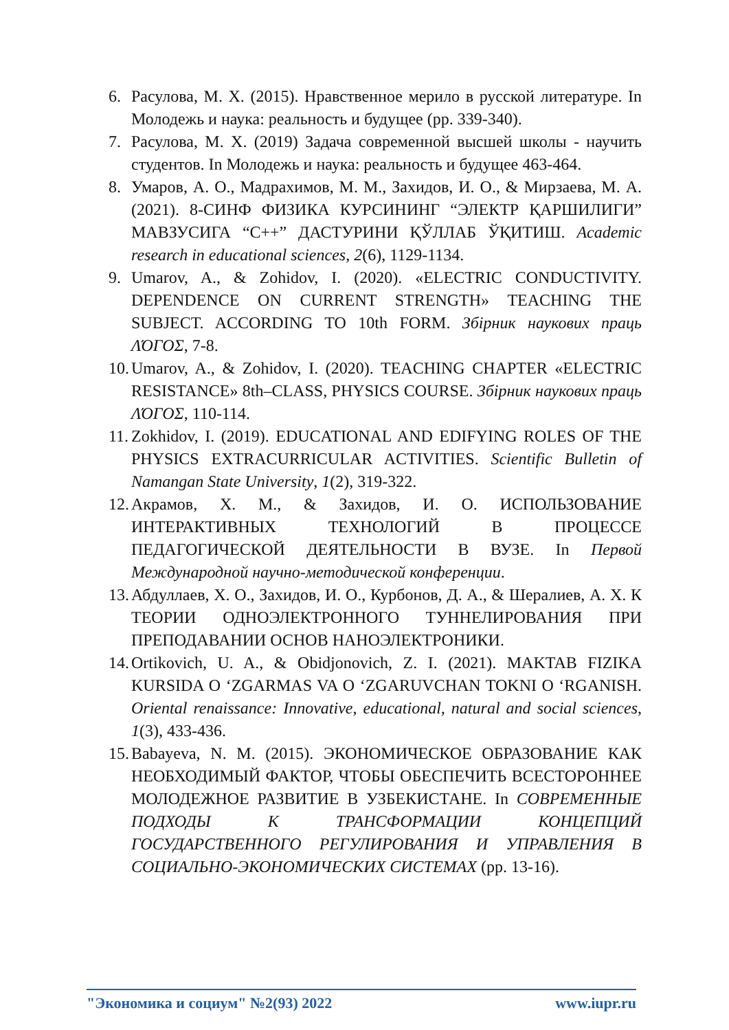6. Расулова, М. Х. (2015). Нравственное мерило в русской литературе. In Молодежь и наука: реальность и будущее (pp. 339-340).
7. Расулова, М. Х. (2019) Задача современной высшей школы - научить студентов. In Молодежь и наука: реальность и будущее 463-464.
8. Умаров, А. О., Мадрахимов, М. М., Захидов, И. О., & Мирзаева, М. А. (2021). 8-СИНФ ФИЗИКА КУРСИНИНГ “ЭЛЕКТР ҚАРШИЛИГИ” МАВЗУСИГА “С++” ДАСТУРИНИ ҚЎЛЛАБ ЎҚИТИШ. Academic research in educational sciences, 2(6), 1129-1134.
9. Umarov, A., & Zohidov, I. (2020). «ELECTRIC CONDUCTIVITY. DEPENDENCE ON CURRENT STRENGTH» TEACHING THE SUBJECT. ACCORDING TO 10th FORM. Збірник наукових праць ΛΌГОΣ, 7-8.
10. Umarov, A., & Zohidov, I. (2020). TEACHING CHAPTER «ELECTRIC RESISTANCE» 8th–CLASS, PHYSICS COURSE. Збірник наукових праць ΛΌГОΣ, 110-114.
11. Zokhidov, I. (2019). EDUCATIONAL AND EDIFYING ROLES OF THE PHYSICS EXTRACURRICULAR ACTIVITIES. Scientific Bulletin of Namangan State University, 1(2), 319-322.
12. Акрамов, Х. М., & Захидов, И. О. ИСПОЛЬЗОВАНИЕ ИНТЕРАКТИВНЫХ ТЕХНОЛОГИЙ В ПРОЦЕССЕ ПЕДАГОГИЧЕСКОЙ ДЕЯТЕЛЬНОСТИ В ВУЗЕ. In Первой Международной научно-методической конференции.
13. Абдуллаев, Х. О., Захидов, И. О., Курбонов, Д. А., & Шералиев, А. Х. К ТЕОРИИ ОДНОЭЛЕКТРОННОГО ТУННЕЛИРОВАНИЯ ПРИ ПРЕПОДАВАНИИ ОСНОВ НАНОЭЛЕКТРОНИКИ.
14. Ortikovich, U. A., & Obidjonovich, Z. I. (2021). MAKTAB FIZIKA KURSIDA O ‘ZGARMAS VA O ‘ZGARUVCHAN TOKNI O ‘RGANISH. Oriental renaissance: Innovative, educational, natural and social sciences, 1(3), 433-436.
15. Babayeva, N. M. (2015). ЭКОНОМИЧЕСКОЕ ОБРАЗОВАНИЕ КАК НЕОБХОДИМЫЙ ФАКТОР, ЧТОБЫ ОБЕСПЕЧИТЬ ВСЕСТОРОННЕЕ МОЛОДЕЖНОЕ РАЗВИТИЕ В УЗБЕКИСТАНЕ. In СОВРЕМЕННЫЕ ПОДХОДЫ К ТРАНСФОРМАЦИИ КОНЦЕПЦИЙ ГОСУДАРСТВЕННОГО РЕГУЛИРОВАНИЯ И УПРАВЛЕНИЯ В СОЦИАЛЬНО-ЭКОНОМИЧЕСКИХ СИСТЕМАХ (pp. 13-16).
"Экономика и социум" №2(93) 2022 www.iupr.ru